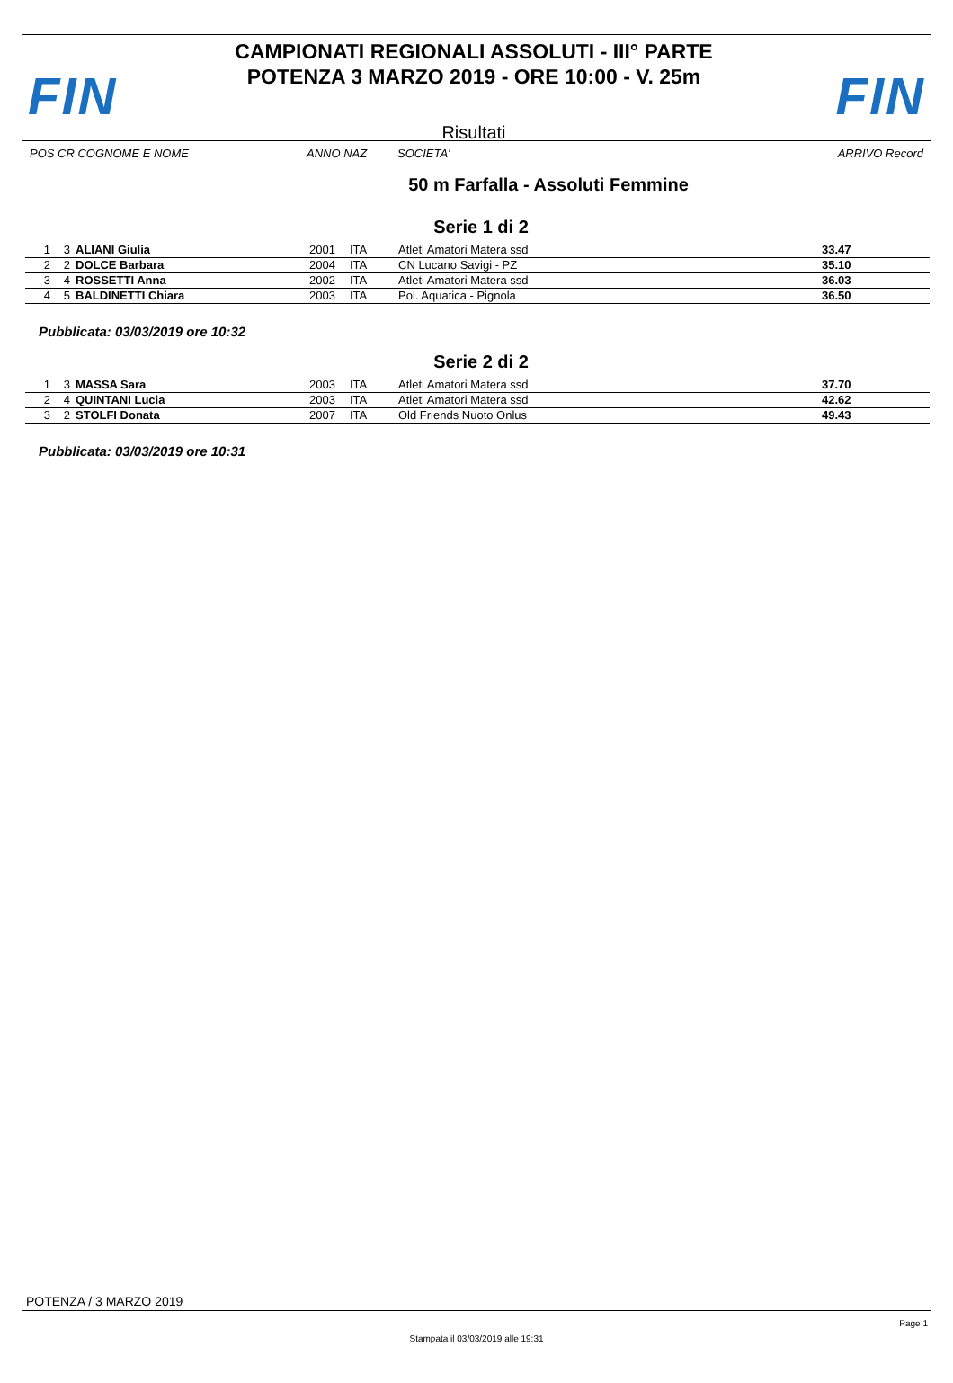FIN
CAMPIONATI REGIONALI ASSOLUTI - III° PARTE
POTENZA 3 MARZO 2019 - ORE 10:00 - V. 25m
Risultati
FIN
POS CR COGNOME E NOME ANNO NAZ SOCIETA' ARRIVO Record
50 m Farfalla - Assoluti Femmine
Serie 1 di 2
| 1 | 3 | ALIANI Giulia | 2001 | ITA | Atleti Amatori Matera ssd | 33.47 |
| 2 | 2 | DOLCE Barbara | 2004 | ITA | CN Lucano Savigi - PZ | 35.10 |
| 3 | 4 | ROSSETTI Anna | 2002 | ITA | Atleti Amatori Matera ssd | 36.03 |
| 4 | 5 | BALDINETTI Chiara | 2003 | ITA | Pol. Aquatica - Pignola | 36.50 |
Pubblicata: 03/03/2019 ore 10:32
Serie 2 di 2
| 1 | 3 | MASSA Sara | 2003 | ITA | Atleti Amatori Matera ssd | 37.70 |
| 2 | 4 | QUINTANI Lucia | 2003 | ITA | Atleti Amatori Matera ssd | 42.62 |
| 3 | 2 | STOLFI Donata | 2007 | ITA | Old Friends Nuoto Onlus | 49.43 |
Pubblicata: 03/03/2019 ore 10:31
POTENZA / 3 MARZO 2019
Page 1
Stampata il 03/03/2019 alle 19:31